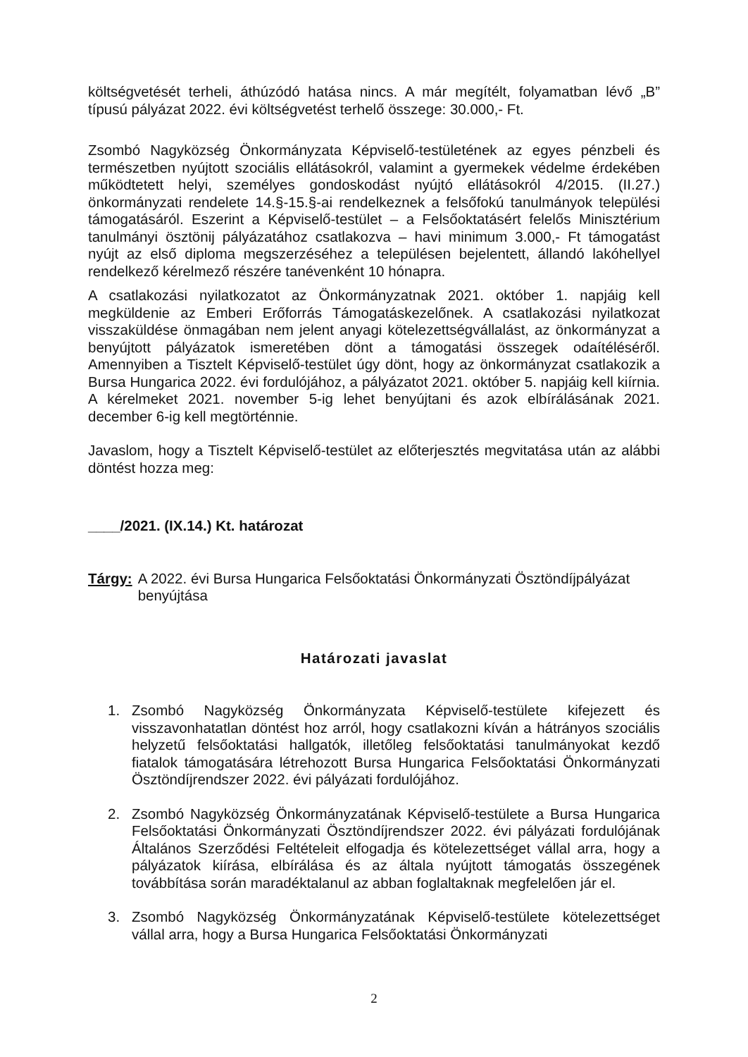költségvetését terheli, áthúzódó hatása nincs. A már megítélt, folyamatban lévő „B” típusú pályázat 2022. évi költségvetést terhelő összege: 30.000,- Ft.
Zsombó Nagyközség Önkormányzata Képviselő-testületének az egyes pénzbeli és természetben nyújtott szociális ellátásokról, valamint a gyermekek védelme érdekében működtetett helyi, személyes gondoskodást nyújtó ellátásokról 4/2015. (II.27.) önkormányzati rendelete 14.§-15.§-ai rendelkeznek a felsőfokú tanulmányok települési támogatásáról. Eszerint a Képviselő-testület – a Felsőoktatásért felelős Minisztérium tanulmányi ösztönij pályázatához csatlakozva – havi minimum 3.000,- Ft támogatást nyújt az első diploma megszerzéséhez a településen bejelentett, állandó lakóhellyel rendelkező kérelmező részére tanévenként 10 hónapra.
A csatlakozási nyilatkozatot az Önkormányzatnak 2021. október 1. napjáig kell megküldenie az Emberi Erőforrás Támogatáskezelőnek. A csatlakozási nyilatkozat visszaküldése önmagában nem jelent anyagi kötelezettségvállalást, az önkormányzat a benyújtott pályázatok ismeretében dönt a támogatási összegek odaítéléséről. Amennyiben a Tisztelt Képviselő-testület úgy dönt, hogy az önkormányzat csatlakozik a Bursa Hungarica 2022. évi fordulójához, a pályázatot 2021. október 5. napjáig kell kiírnia. A kérelmeket 2021. november 5-ig lehet benyújtani és azok elbírálásának 2021. december 6-ig kell megtörténnie.
Javaslom, hogy a Tisztelt Képviselő-testület az előterjesztés megvitatása után az alábbi döntést hozza meg:
____/2021. (IX.14.) Kt. határozat
Tárgy: A 2022. évi Bursa Hungarica Felsőoktatási Önkormányzati Ösztöndíjpályázat benyújtása
Határozati javaslat
1. Zsombó Nagyközség Önkormányzata Képviselő-testülete kifejezett és visszavonhatatlan döntést hoz arról, hogy csatlakozni kíván a hátrányos szociális helyzetű felsőoktatási hallgatók, illetőleg felsőoktatási tanulmányokat kezdő fiatalok támogatására létrehozott Bursa Hungarica Felsőoktatási Önkormányzati Ösztöndíjrendszer 2022. évi pályázati fordulójához.
2. Zsombó Nagyközség Önkormányzatának Képviselő-testülete a Bursa Hungarica Felsőoktatási Önkormányzati Ösztöndíjrendszer 2022. évi pályázati fordulójának Általános Szerződési Feltételeit elfogadja és kötelezettséget vállal arra, hogy a pályázatok kiírása, elbírálása és az általa nyújtott támogatás összegének továbbítása során maradéktalanul az abban foglaltaknak megfelelően jár el.
3. Zsombó Nagyközség Önkormányzatának Képviselő-testülete kötelezettséget vállal arra, hogy a Bursa Hungarica Felsőoktatási Önkormányzati
2